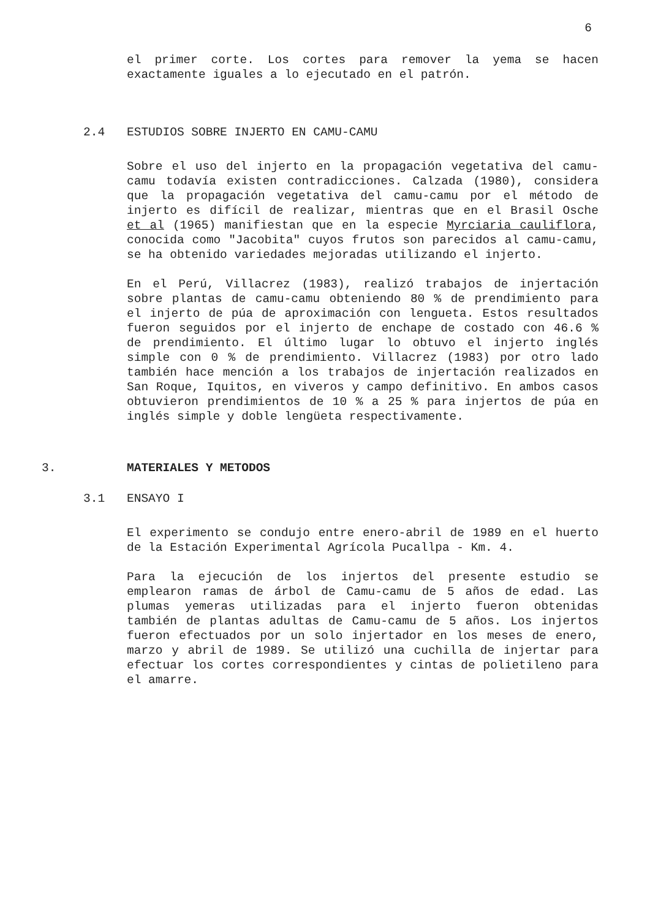6
el primer corte. Los cortes para remover la yema se hacen exactamente iguales a lo ejecutado en el patrón.
2.4 ESTUDIOS SOBRE INJERTO EN CAMU-CAMU
Sobre el uso del injerto en la propagación vegetativa del camu-camu todavía existen contradicciones. Calzada (1980), considera que la propagación vegetativa del camu-camu por el método de injerto es difícil de realizar, mientras que en el Brasil Osche et al (1965) manifiestan que en la especie Myrciaria cauliflora, conocida como "Jacobita" cuyos frutos son parecidos al camu-camu, se ha obtenido variedades mejoradas utilizando el injerto.
En el Perú, Villacrez (1983), realizó trabajos de injertación sobre plantas de camu-camu obteniendo 80 % de prendimiento para el injerto de púa de aproximación con lengueta. Estos resultados fueron seguidos por el injerto de enchape de costado con 46.6 % de prendimiento. El último lugar lo obtuvo el injerto inglés simple con 0 % de prendimiento. Villacrez (1983) por otro lado también hace mención a los trabajos de injertación realizados en San Roque, Iquitos, en viveros y campo definitivo. En ambos casos obtuvieron prendimientos de 10 % a 25 % para injertos de púa en inglés simple y doble lengüeta respectivamente.
3. MATERIALES Y METODOS
3.1 ENSAYO I
El experimento se condujo entre enero-abril de 1989 en el huerto de la Estación Experimental Agrícola Pucallpa - Km. 4.
Para la ejecución de los injertos del presente estudio se emplearon ramas de árbol de Camu-camu de 5 años de edad. Las plumas yemeras utilizadas para el injerto fueron obtenidas también de plantas adultas de Camu-camu de 5 años. Los injertos fueron efectuados por un solo injertador en los meses de enero, marzo y abril de 1989. Se utilizó una cuchilla de injertar para efectuar los cortes correspondientes y cintas de polietileno para el amarre.